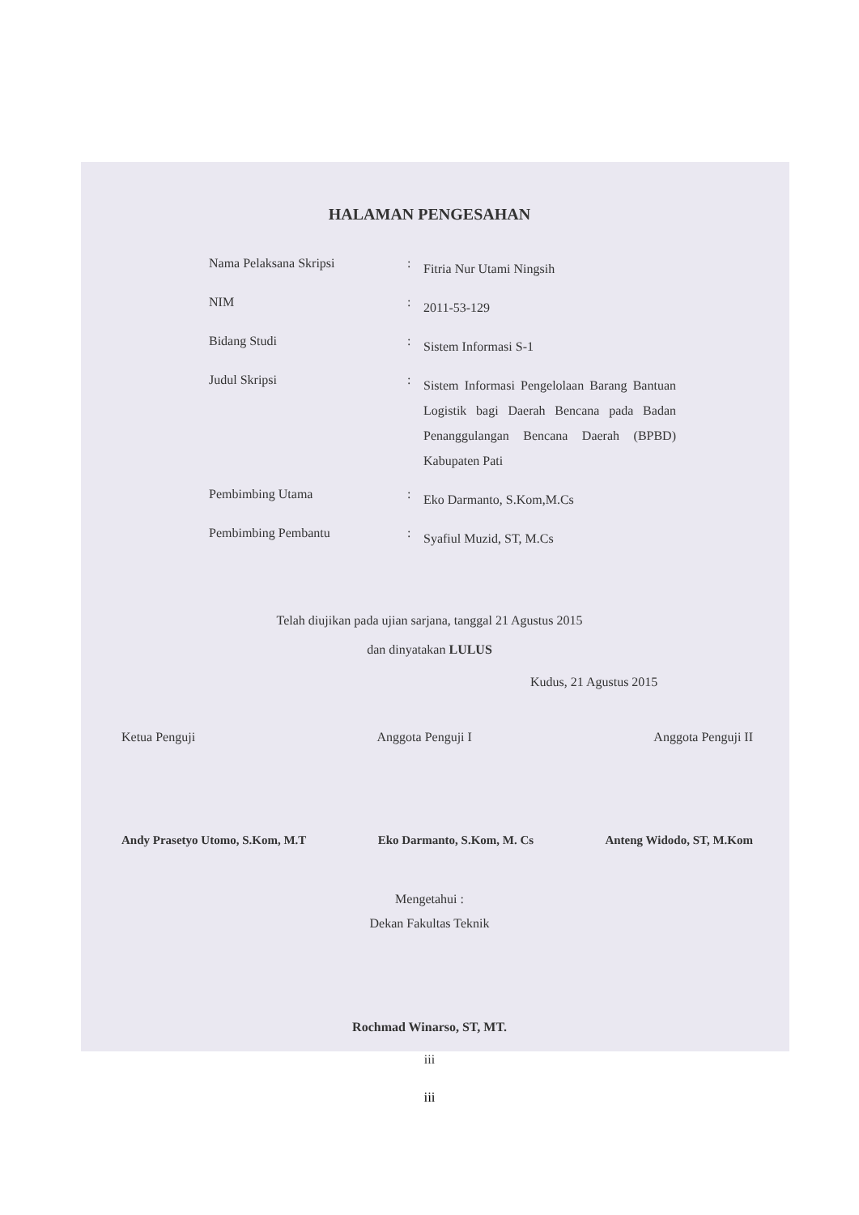HALAMAN PENGESAHAN
| Nama Pelaksana Skripsi | : | Fitria Nur Utami Ningsih |
| NIM | : | 2011-53-129 |
| Bidang Studi | : | Sistem Informasi S-1 |
| Judul Skripsi | : | Sistem Informasi Pengelolaan Barang Bantuan Logistik bagi Daerah Bencana pada Badan Penanggulangan Bencana Daerah (BPBD) Kabupaten Pati |
| Pembimbing Utama | : | Eko Darmanto, S.Kom,M.Cs |
| Pembimbing Pembantu | : | Syafiul Muzid, ST, M.Cs |
Telah diujikan pada ujian sarjana, tanggal 21 Agustus 2015
dan dinyatakan LULUS
Kudus, 21 Agustus 2015
Ketua Penguji Anggota Penguji I Anggota Penguji II
Andy Prasetyo Utomo, S.Kom, M.T
Eko Darmanto, S.Kom, M. Cs Anteng Widodo, ST, M.Kom
Mengetahui :
Dekan Fakultas Teknik
Rochmad Winarso, ST, MT.
iii
iii